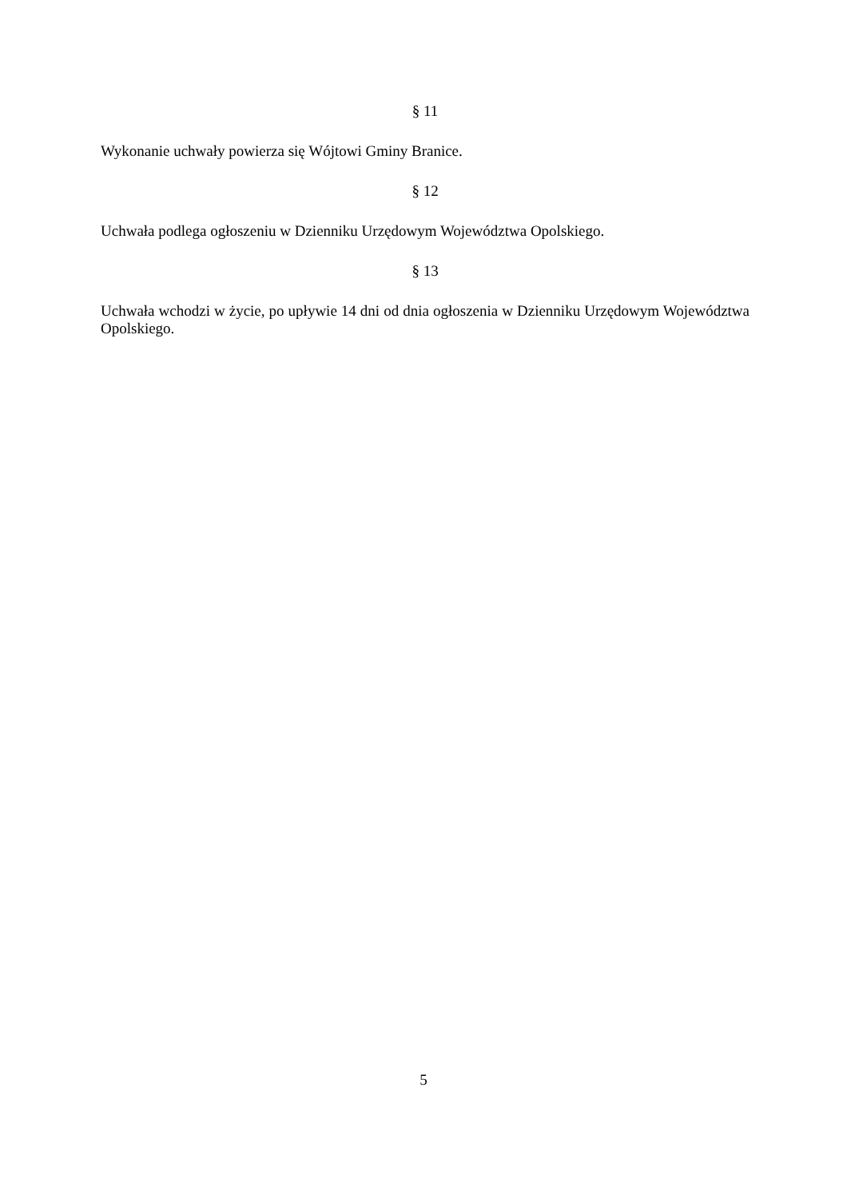§ 11
Wykonanie uchwały powierza się Wójtowi Gminy Branice.
§ 12
Uchwała podlega ogłoszeniu w Dzienniku Urzędowym Województwa Opolskiego.
§ 13
Uchwała wchodzi w życie, po upływie 14 dni od dnia ogłoszenia w Dzienniku Urzędowym Województwa Opolskiego.
5